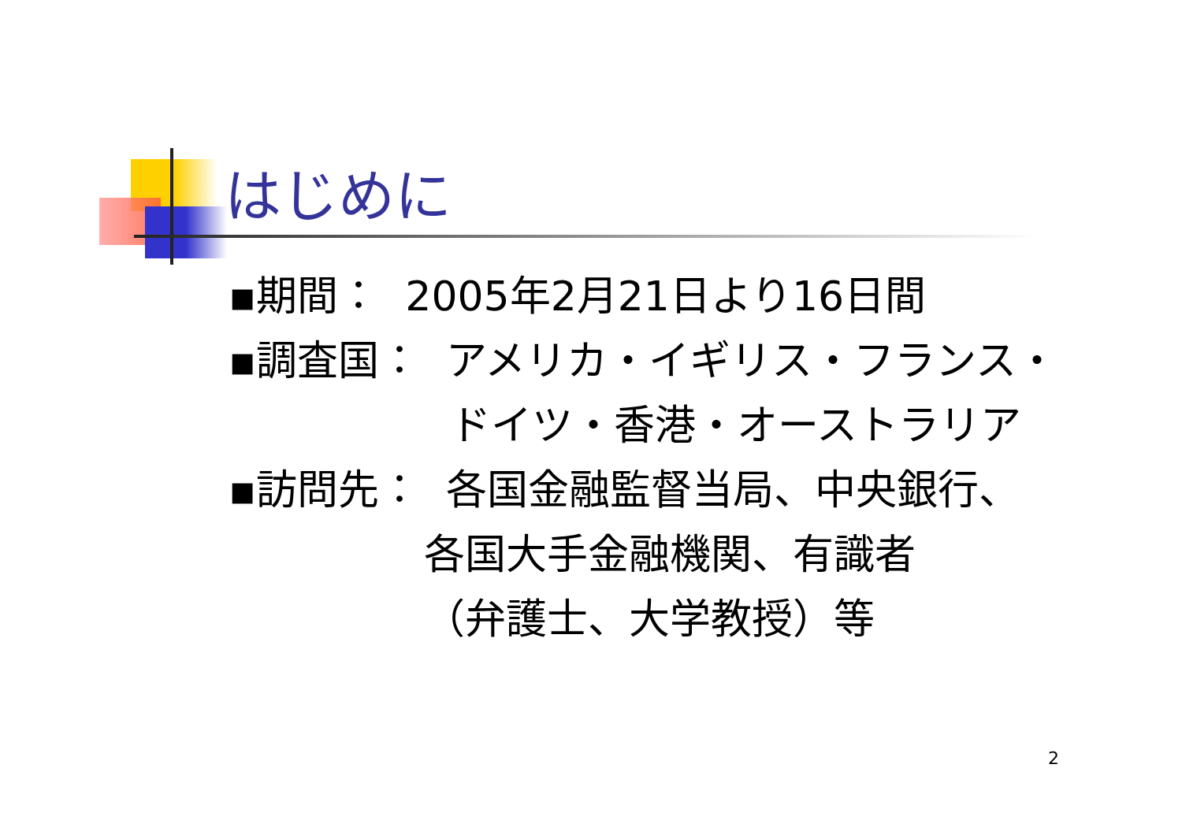はじめに
▪期間： 2005年2月21日より16日間
▪調査国： アメリカ・イギリス・フランス・
ドイツ・香港・オーストラリア
▪訪問先： 各国金融監督当局、中央銀行、
各国大手金融機関、有識者
（弁護士、大学教授）等
2